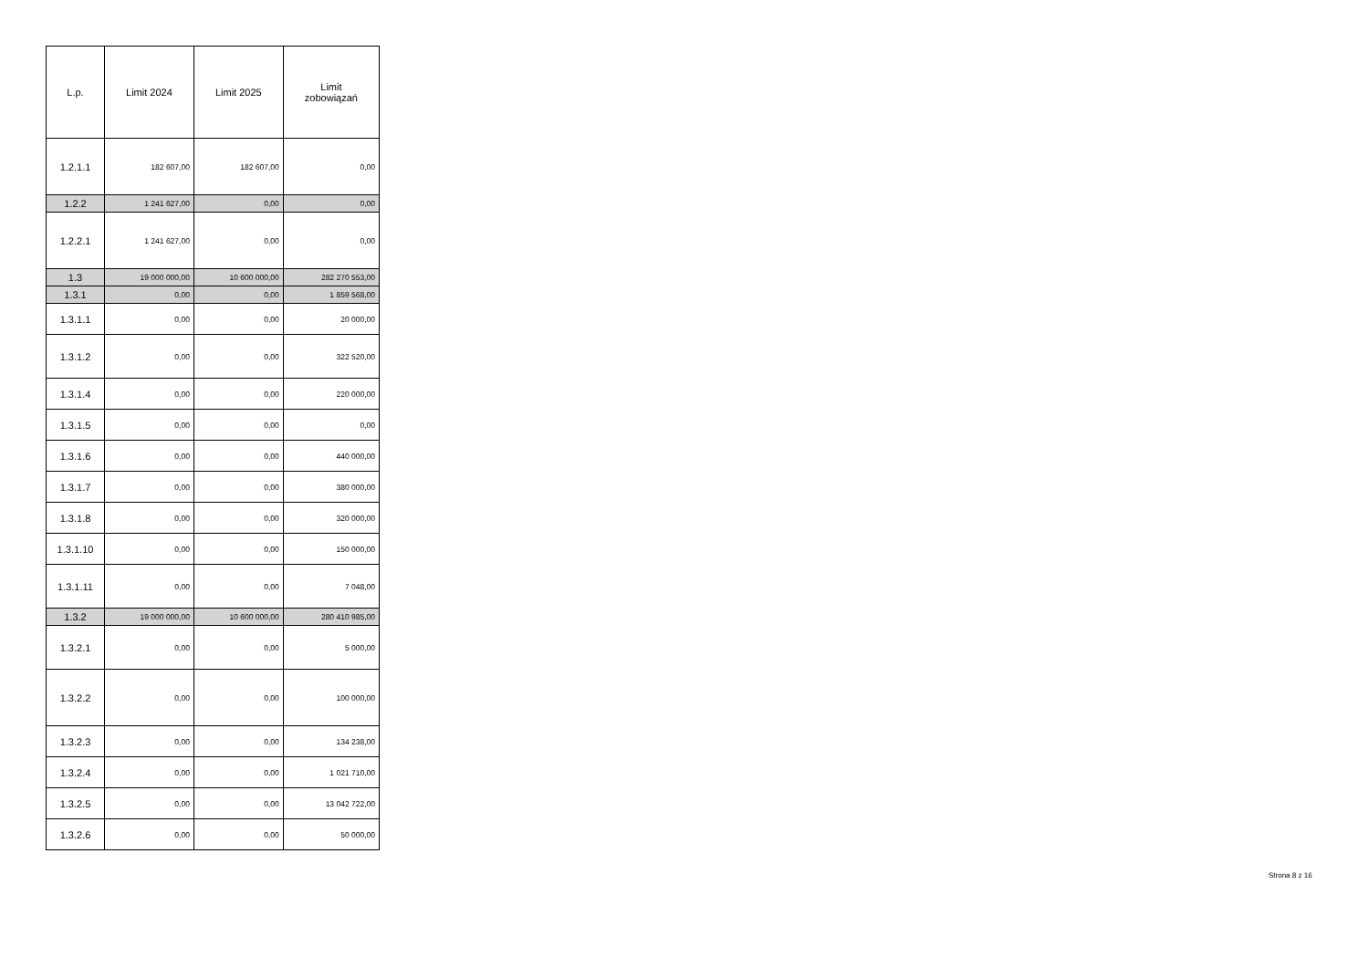| L.p. | Limit 2024 | Limit 2025 | Limit zobowiązań |
| --- | --- | --- | --- |
| 1.2.1.1 | 182 607,00 | 182 607,00 | 0,00 |
| 1.2.2 | 1 241 627,00 | 0,00 | 0,00 |
| 1.2.2.1 | 1 241 627,00 | 0,00 | 0,00 |
| 1.3 | 19 000 000,00 | 10 600 000,00 | 282 270 553,00 |
| 1.3.1 | 0,00 | 0,00 | 1 859 568,00 |
| 1.3.1.1 | 0,00 | 0,00 | 20 000,00 |
| 1.3.1.2 | 0,00 | 0,00 | 322 520,00 |
| 1.3.1.4 | 0,00 | 0,00 | 220 000,00 |
| 1.3.1.5 | 0,00 | 0,00 | 0,00 |
| 1.3.1.6 | 0,00 | 0,00 | 440 000,00 |
| 1.3.1.7 | 0,00 | 0,00 | 380 000,00 |
| 1.3.1.8 | 0,00 | 0,00 | 320 000,00 |
| 1.3.1.10 | 0,00 | 0,00 | 150 000,00 |
| 1.3.1.11 | 0,00 | 0,00 | 7 048,00 |
| 1.3.2 | 19 000 000,00 | 10 600 000,00 | 280 410 985,00 |
| 1.3.2.1 | 0,00 | 0,00 | 5 000,00 |
| 1.3.2.2 | 0,00 | 0,00 | 100 000,00 |
| 1.3.2.3 | 0,00 | 0,00 | 134 238,00 |
| 1.3.2.4 | 0,00 | 0,00 | 1 021 710,00 |
| 1.3.2.5 | 0,00 | 0,00 | 13 042 722,00 |
| 1.3.2.6 | 0,00 | 0,00 | 50 000,00 |
Strona 8 z 16